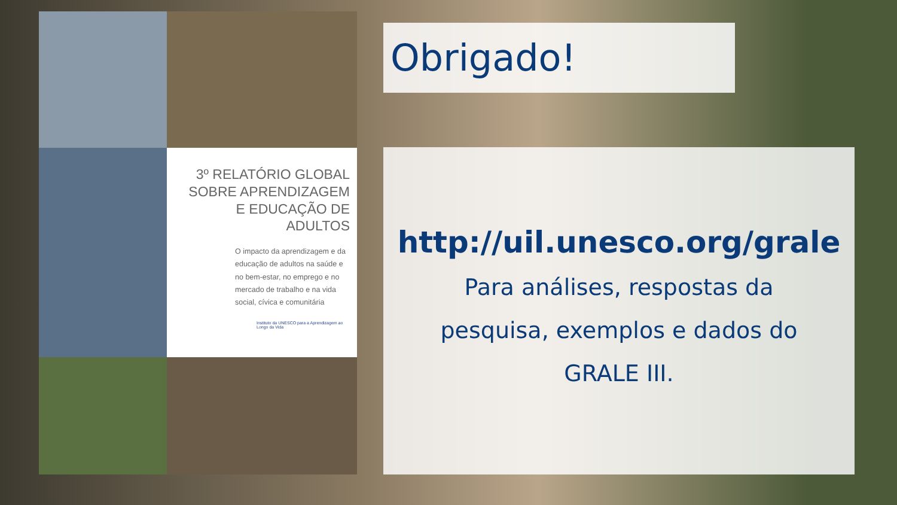3º RELATÓRIO GLOBAL SOBRE APRENDIZAGEM E EDUCAÇÃO DE ADULTOS
O impacto da aprendizagem e da educação de adultos na saúde e no bem-estar, no emprego e no mercado de trabalho e na vida social, cívica e comunitária
Instituto da UNESCO para a Aprendizagem ao Longo da Vida
Obrigado!
http://uil.unesco.org/grale
Para análises, respostas da pesquisa, exemplos e dados do GRALE III.